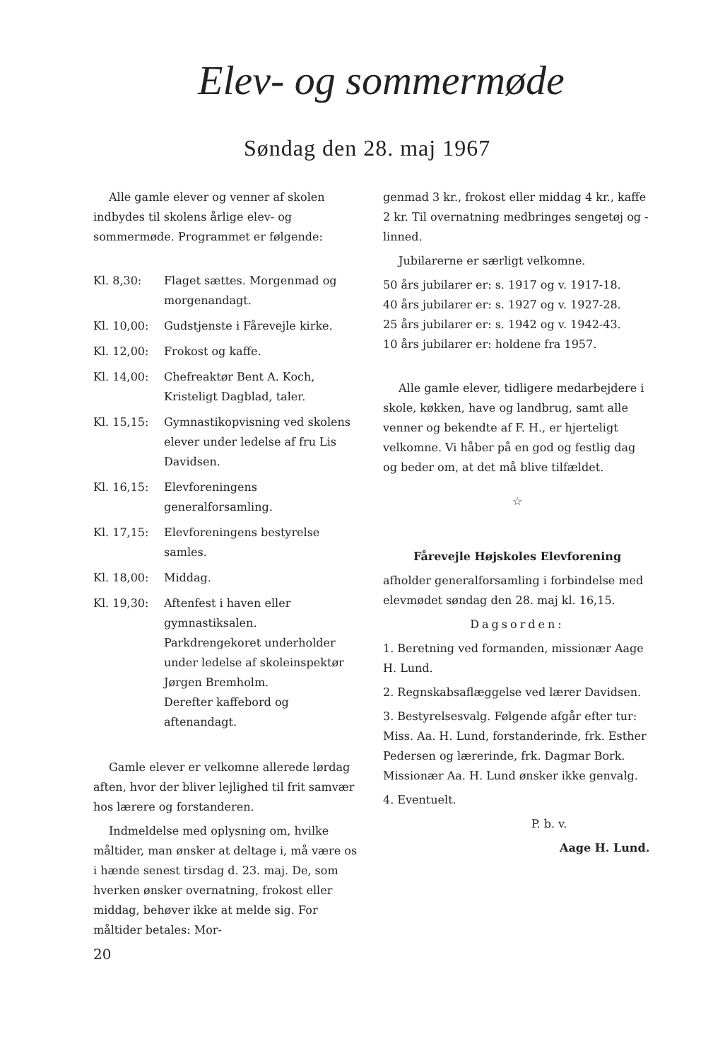Elev- og sommermøde
Søndag den 28. maj 1967
Alle gamle elever og venner af skolen indbydes til skolens årlige elev- og sommermøde. Programmet er følgende:
Kl. 8,30: Flaget sættes. Morgenmad og morgenandagt.
Kl. 10,00: Gudstjenste i Fårevejle kirke.
Kl. 12,00: Frokost og kaffe.
Kl. 14,00: Chefreaktør Bent A. Koch, Kristeligt Dagblad, taler.
Kl. 15,15: Gymnastikopvisning ved skolens elever under ledelse af fru Lis Davidsen.
Kl. 16,15: Elevforeningens generalforsamling.
Kl. 17,15: Elevforeningens bestyrelse samles.
Kl. 18,00: Middag.
Kl. 19,30: Aftenfest i haven eller gymnastiksalen.
Parkdrengekoret underholder under ledelse af skoleinspektør Jørgen Bremholm.
Derefter kaffebord og aftenandagt.
Gamle elever er velkomne allerede lørdag aften, hvor der bliver lejlighed til frit samvær hos lærere og forstanderen.
Indmeldelse med oplysning om, hvilke måltider, man ønsker at deltage i, må være os i hænde senest tirsdag d. 23. maj. De, som hverken ønsker overnatning, frokost eller middag, behøver ikke at melde sig. For måltider betales: Mor-
genmad 3 kr., frokost eller middag 4 kr., kaffe 2 kr. Til overnatning medbringes sengetøj og -linned.
Jubilarerne er særligt velkomne.
50 års jubilarer er: s. 1917 og v. 1917-18.
40 års jubilarer er: s. 1927 og v. 1927-28.
25 års jubilarer er: s. 1942 og v. 1942-43.
10 års jubilarer er: holdene fra 1957.
Alle gamle elever, tidligere medarbejdere i skole, køkken, have og landbrug, samt alle venner og bekendte af F. H., er hjerteligt velkomne. Vi håber på en god og festlig dag og beder om, at det må blive tilfældet.
☆
Fårevejle Højskoles Elevforening
afholder generalforsamling i forbindelse med elevmødet søndag den 28. maj kl. 16,15.
Dagsorden:
1. Beretning ved formanden, missionær Aage H. Lund.
2. Regnskabsaflæggelse ved lærer Davidsen.
3. Bestyrelsesvalg. Følgende afgår efter tur:
Miss. Aa. H. Lund, forstanderinde, frk. Esther Pedersen og lærerinde, frk. Dagmar Bork.
Missionær Aa. H. Lund ønsker ikke genvalg.
4. Eventuelt.
P. b. v.
Aage H. Lund.
20